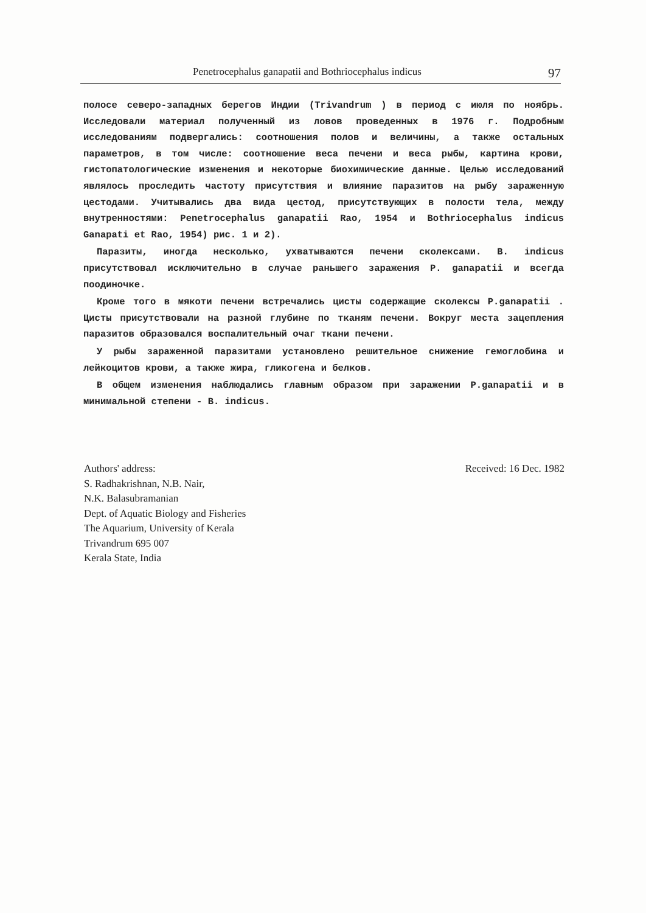Penetrocephalus ganapatii and Bothriocephalus indicus 97
полосе северо-западных берегов Индии (Trivandrum ) в период с июля по ноябрь. Исследовали материал полученный из ловов проведенных в 1976 г. Подробным исследованиям подвергались: соотношения полов и величины, а также остальных параметров, в том числе: соотношение веса печени и веса рыбы, картина крови, гистопатологические изменения и некоторые биохимические данные. Целью исследований являлось проследить частоту присутствия и влияние паразитов на рыбу зараженную цестодами. Учитывались два вида цестод, присутствующих в полости тела, между внутренностями: Penetrocephalus ganapatii Rao, 1954 и Bothriocephalus indicus Ganapati et Rao, 1954) рис. 1 и 2).
Паразиты, иногда несколько, ухватываются печени сколексами. B. indicus присутствовал исключительно в случае раньшего заражения P. ganapatii и всегда поодиночке.
Кроме того в мякоти печени встречались цисты содержащие сколексы P.ganapatii . Цисты присутствовали на разной глубине по тканям печени. Вокруг места зацепления паразитов образовался воспалительный очаг ткани печени.
У рыбы зараженной паразитами установлено решительное снижение гемоглобина и лейкоцитов крови, а также жира, гликогена и белков.
В общем изменения наблюдались главным образом при заражении P.ganapatii и в минимальной степени - B. indicus.
Authors' address:
S. Radhakrishnan, N.B. Nair,
N.K. Balasubramanian
Dept. of Aquatic Biology and Fisheries
The Aquarium, University of Kerala
Trivandrum 695 007
Kerala State, India
Received: 16 Dec. 1982